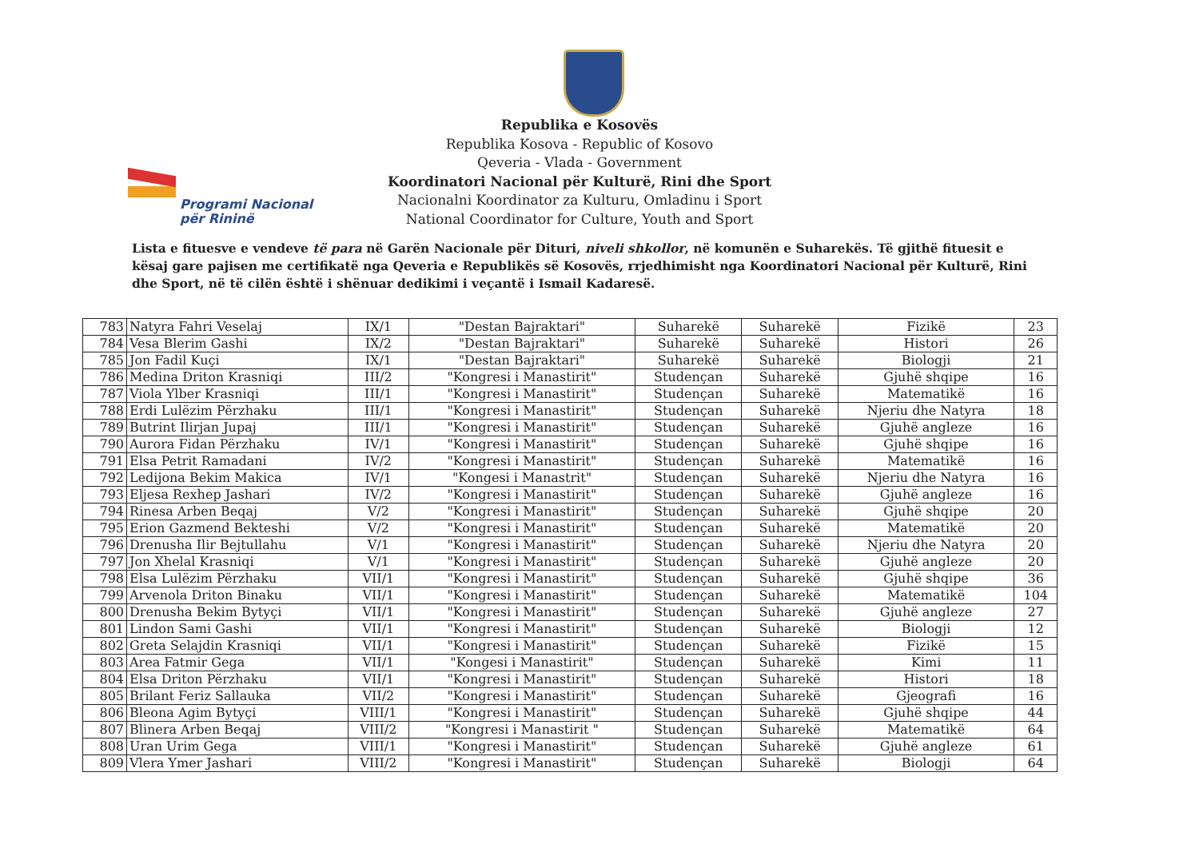Programi Nacional
për Rininë
Republika e Kosovës
Republika Kosova - Republic of Kosovo
Qeveria - Vlada - Government
Koordinatori Nacional për Kulturë, Rini dhe Sport
Nacionalni Koordinator za Kulturu, Omladinu i Sport
National Coordinator for Culture, Youth and Sport
Lista e fituesve e vendeve të para në Garën Nacionale për Dituri, niveli shkollor, në komunën e Suharekës. Të gjithë fituesit e kësaj gare pajisen me certifikatë nga Qeveria e Republikës së Kosovës, rrjedhimisht nga Koordinatori Nacional për Kulturë, Rini dhe Sport, në të cilën është i shënuar dedikimi i veçantë i Ismail Kadaresë.
| 783 | Natyra Fahri Veselaj | IX/1 | "Destan Bajraktari" | Suharekë | Suharekë | Fizikë | 23 |
| 784 | Vesa Blerim Gashi | IX/2 | "Destan Bajraktari" | Suharekë | Suharekë | Histori | 26 |
| 785 | Jon Fadil Kuçi | IX/1 | "Destan Bajraktari" | Suharekë | Suharekë | Biologji | 21 |
| 786 | Medina Driton Krasniqi | III/2 | "Kongresi i Manastirit" | Studençan | Suharekë | Gjuhë shqipe | 16 |
| 787 | Viola Ylber Krasniqi | III/1 | "Kongresi i Manastirit" | Studençan | Suharekë | Matematikë | 16 |
| 788 | Erdi Lulëzim Përzhaku | III/1 | "Kongresi i Manastirit" | Studençan | Suharekë | Njeriu dhe Natyra | 18 |
| 789 | Butrint Ilirjan Jupaj | III/1 | "Kongresi i Manastirit" | Studençan | Suharekë | Gjuhë angleze | 16 |
| 790 | Aurora Fidan Përzhaku | IV/1 | "Kongresi i Manastirit" | Studençan | Suharekë | Gjuhë shqipe | 16 |
| 791 | Elsa Petrit Ramadani | IV/2 | "Kongresi i Manastirit" | Studençan | Suharekë | Matematikë | 16 |
| 792 | Ledijona Bekim Makica | IV/1 | "Kongesi i Manastrit" | Studençan | Suharekë | Njeriu dhe Natyra | 16 |
| 793 | Eljesa Rexhep Jashari | IV/2 | "Kongresi i Manastirit" | Studençan | Suharekë | Gjuhë angleze | 16 |
| 794 | Rinesa Arben Beqaj | V/2 | "Kongresi i Manastirit" | Studençan | Suharekë | Gjuhë shqipe | 20 |
| 795 | Erion Gazmend Bekteshi | V/2 | "Kongresi i Manastirit" | Studençan | Suharekë | Matematikë | 20 |
| 796 | Drenusha Ilir Bejtullahu | V/1 | "Kongresi i Manastirit" | Studençan | Suharekë | Njeriu dhe Natyra | 20 |
| 797 | Jon Xhelal Krasniqi | V/1 | "Kongresi i Manastirit" | Studençan | Suharekë | Gjuhë angleze | 20 |
| 798 | Elsa Lulëzim Përzhaku | VII/1 | "Kongresi i Manastirit" | Studençan | Suharekë | Gjuhë shqipe | 36 |
| 799 | Arvenola Driton Binaku | VII/1 | "Kongresi i Manastirit" | Studençan | Suharekë | Matematikë | 104 |
| 800 | Drenusha Bekim Bytyçi | VII/1 | "Kongresi i Manastirit" | Studençan | Suharekë | Gjuhë angleze | 27 |
| 801 | Lindon Sami Gashi | VII/1 | "Kongresi i Manastirit" | Studençan | Suharekë | Biologji | 12 |
| 802 | Greta Selajdin Krasniqi | VII/1 | "Kongresi i Manastirit" | Studençan | Suharekë | Fizikë | 15 |
| 803 | Area Fatmir Gega | VII/1 | "Kongesi i Manastirit" | Studençan | Suharekë | Kimi | 11 |
| 804 | Elsa Driton Përzhaku | VII/1 | "Kongresi i Manastirit" | Studençan | Suharekë | Histori | 18 |
| 805 | Brilant Feriz Sallauka | VII/2 | "Kongresi i Manastirit" | Studençan | Suharekë | Gjeografi | 16 |
| 806 | Bleona Agim Bytyçi | VIII/1 | "Kongresi i Manastirit" | Studençan | Suharekë | Gjuhë shqipe | 44 |
| 807 | Blinera Arben Beqaj | VIII/2 | "Kongresi i Manastirit " | Studençan | Suharekë | Matematikë | 64 |
| 808 | Uran Urim Gega | VIII/1 | "Kongresi i Manastirit" | Studençan | Suharekë | Gjuhë angleze | 61 |
| 809 | Vlera Ymer Jashari | VIII/2 | "Kongresi i Manastirit" | Studençan | Suharekë | Biologji | 64 |